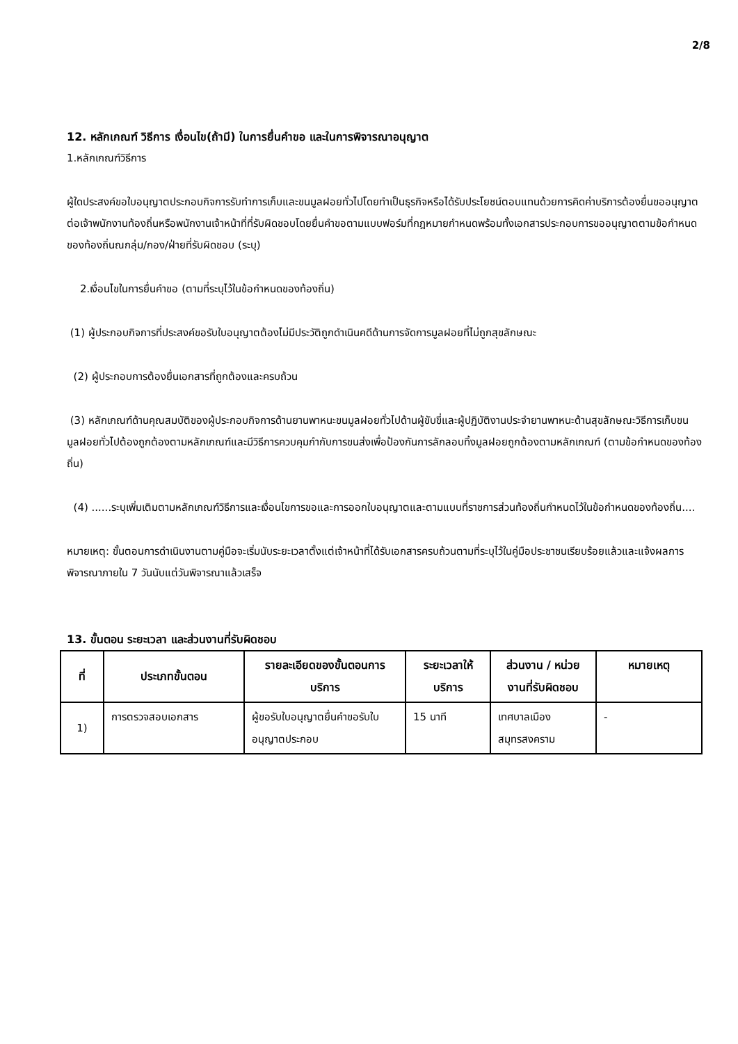2/8
12. หลักเกณฑ์ วิธีการ เงื่อนไข(ถ้ามี) ในการยื่นคำขอ และในการพิจารณาอนุญาต
1.หลักเกณฑ์วิธีการ
ผู้ใดประสงค์ขอใบอนุญาตประกอบกิจการรับทำการเก็บและขนมูลฝอยทั่วไปโดยทำเป็นธุรกิจหรือได้รับประโยชน์ตอบแทนด้วยการคิดค่าบริการต้องยื่นขออนุญาตต่อเจ้าพนักงานท้องถิ่นหรือพนักงานเจ้าหน้าที่ที่รับผิดชอบโดยยื่นคำขอตามแบบฟอร์มที่กฎหมายกำหนดพร้อมทั้งเอกสารประกอบการขออนุญาตตามข้อกำหนดของท้องถิ่นณกลุ่ม/กอง/ฝ่ายที่รับผิดชอบ (ระบุ)
2.เงื่อนไขในการยื่นคำขอ (ตามที่ระบุไว้ในข้อกำหนดของท้องถิ่น)
(1) ผู้ประกอบกิจการที่ประสงค์ขอรับใบอนุญาตต้องไม่มีประวัติถูกดำเนินคดีด้านการจัดการมูลฝอยที่ไม่ถูกสุขลักษณะ
(2) ผู้ประกอบการต้องยื่นเอกสารที่ถูกต้องและครบถ้วน
(3) หลักเกณฑ์ด้านคุณสมบัติของผู้ประกอบกิจการด้านยานพาหนะขนมูลฝอยทั่วไปด้านผู้ขับขี่และผู้ปฏิบัติงานประจำยานพาหนะด้านสุขลักษณะวิธีการเก็บขนมูลฝอยทั่วไปต้องถูกต้องตามหลักเกณฑ์และมีวิธีการควบคุมกำกับการขนส่งเพื่อป้องกันการลักลอบทิ้งมูลฝอยถูกต้องตามหลักเกณฑ์ (ตามข้อกำหนดของท้องถิ่น)
(4) ......ระบุเพิ่มเติมตามหลักเกณฑ์วิธีการและเงื่อนไขการขอและการออกใบอนุญาตและตามแบบที่ราชการส่วนท้องถิ่นกำหนดไว้ในข้อกำหนดของท้องถิ่น....
หมายเหตุ: ขั้นตอนการดำเนินงานตามคู่มือจะเริ่มนับระยะเวลาตั้งแต่เจ้าหน้าที่ได้รับเอกสารครบถ้วนตามที่ระบุไว้ในคู่มือประชาชนเรียบร้อยแล้วและแจ้งผลการพิจารณาภายใน 7 วันนับแต่วันพิจารณาแล้วเสร็จ
13. ขั้นตอน ระยะเวลา และส่วนงานที่รับผิดชอบ
| ที่ | ประเภทขั้นตอน | รายละเอียดของขั้นตอนการบริการ | ระยะเวลาให้บริการ | ส่วนงาน / หน่วยงานที่รับผิดชอบ | หมายเหตุ |
| --- | --- | --- | --- | --- | --- |
| 1) | การตรวจสอบเอกสาร | ผู้ขอรับใบอนุญาตยื่นคำขอรับใบอนุญาตประกอบ | 15 นาที | เทศบาลเมืองสมุทรสงคราม | - |